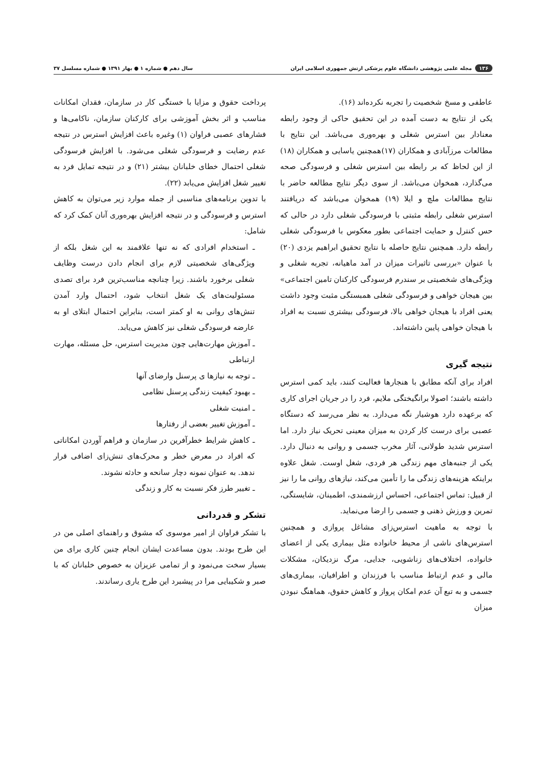۱۳۶ مجله علمی پژوهشی دانشگاه علوم پزشکی ارتش جمهوری اسلامی ایران سال دهم ● شماره ۱ ● بهار ۱۳۹۱ ● شماره مسلسل ۳۷
عاطفی و مسخ شخصیت را تجربه نکرده‌اند (۱۶).
یکی از نتایج به دست آمده در این تحقیق حاکی از وجود رابطه معنادار بین استرس شغلی و بهره‌وری می‌باشد. این نتایج با مطالعات مرزآبادی و همکاران (۱۷)همچنین یاسایی و همکاران (۱۸) از این لحاظ که بر رابطه بین استرس شغلی و فرسودگی صحه می‌گذارد، همخوان می‌باشد. از سوی دیگر نتایج مطالعه حاضر با نتایج مطالعات ملچ و ایلا (۱۹) همخوان می‌باشد که دریافتند استرس شغلی رابطه مثبتی با فرسودگی شغلی دارد در حالی که حس کنترل و حمایت اجتماعی بطور معکوس با فرسودگی شغلی رابطه دارد. همچنین نتایج حاصله با نتایج تحقیق ابراهیم یزدی (۲۰) با عنوان «بررسی تاثیرات میزان در آمد ماهیانه، تجربه شغلی و ویژگی‌های شخصیتی بر سندرم فرسودگی کارکنان تامین اجتماعی» بین هیجان خواهی و فرسودگی شغلی همبستگی مثبت وجود داشت یعنی افراد با هیجان خواهی بالا، فرسودگی بیشتری نسبت به افراد با هیجان خواهی پایین داشته‌اند.
نتیجه گیری
افراد برای آنکه مطابق با هنجارها فعالیت کنند، باید کمی استرس داشته باشند؛ اصولا برانگیختگی ملایم، فرد را در جریان اجرای کاری که برعهده دارد هوشیار نگه می‌دارد. به نظر می‌رسد که دستگاه عصبی برای درست کار کردن به میزان معینی تحریک نیاز دارد. اما استرس شدید طولانی، آثار مخرب جسمی و روانی به دنبال دارد. یکی از جنبه‌های مهم زندگی هر فردی، شغل اوست. شغل علاوه براینکه هزینه‌های زندگی ما را تأمین می‌کند، نیازهای روانی ما را نیز از قبیل: تماس اجتماعی، احساس ارزشمندی، اطمینان، شایستگی، تمرین و ورزش ذهنی و جسمی را ارضا می‌نماید.
با توجه به ماهیت استرس‌زای مشاغل پروازی و همچنین استرس‌های ناشی از محیط خانواده مثل بیماری یکی از اعضای خانواده، اختلاف‌های زناشویی، جدایی، مرگ نزدیکان، مشکلات مالی و عدم ارتباط مناسب با فرزندان و اطرافیان، بیماری‌های جسمی و به تبع آن عدم امکان پرواز و کاهش حقوق، هماهنگ نبودن میزان
پرداخت حقوق و مزایا با خستگی کار در سازمان، فقدان امکانات مناسب و اثر بخش آموزشی برای کارکنان سازمان، ناکامی‌ها و فشارهای عصبی فراوان (۱) وغیره باعث افزایش استرس در نتیجه عدم رضایت و فرسودگی شغلی می‌شود. با افزایش فرسودگی شغلی احتمال خطای خلبانان بیشتر (۲۱) و در نتیجه تمایل فرد به تغییر شغل افزایش می‌یابد (۲۲).
با تدوین برنامه‌های مناسبی از جمله موارد زیر می‌توان به کاهش استرس و فرسودگی و در نتیجه افزایش بهره‌وری آنان کمک کرد که شامل:
ـ استخدام افرادی که نه تنها علاقمند به این شغل بلکه از ویژگی‌های شخصیتی لازم برای انجام دادن درست وظایف شغلی برخورد باشند. زیرا چنانچه مناسب‌ترین فرد برای تصدی مسئولیت‌های یک شغل انتخاب شود، احتمال وارد آمدن تنش‌های روانی به او کمتر است، بنابراین احتمال ابتلای او به عارضه فرسودگی شغلی نیز کاهش می‌یابد.
ـ آموزش مهارت‌هایی چون مدیریت استرس، حل مسئله، مهارت ارتباطی
ـ توجه به نیازها ی پرسنل وارضای آنها
ـ بهبود کیفیت زندگی پرسنل نظامی
ـ امنیت شغلی
ـ آموزش تغییر بعضی از رفتارها
ـ کاهش شرایط خطرآفرین در سازمان و فراهم آوردن امکاناتی که افراد در معرض خطر و محرک‌های تنش‌زای اضافی قرار ندهد. به عنوان نمونه دچار سانحه و حادثه نشوند.
ـ تغییر طرز فکر نسبت به کار و زندگی
تشکر و قدردانی
با تشکر فراوان از امیر موسوی که مشوق و راهنمای اصلی من در این طرح بودند. بدون مساعدت ایشان انجام چنین کاری برای من بسیار سخت می‌نمود و از تمامی عزیزان به خصوص خلبانان که با صبر و شکیبایی مرا در پیشبرد این طرح یاری رساندند.